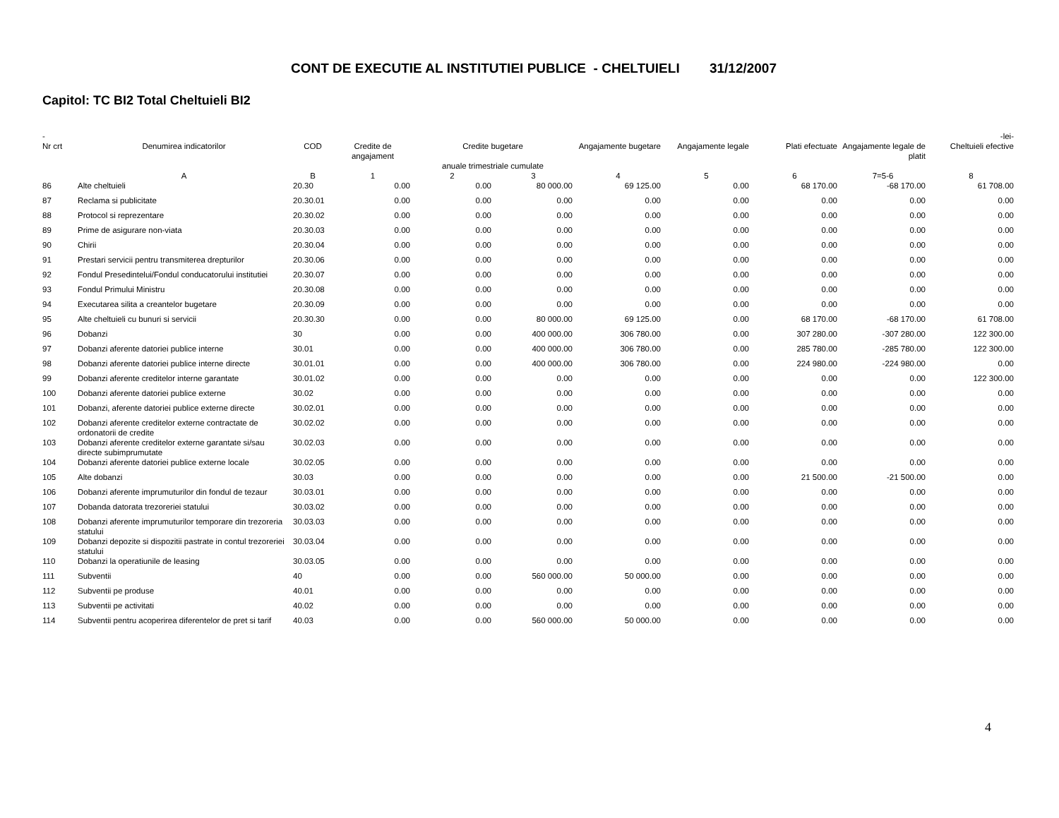CONT DE EXECUTIE AL INSTITUTIEI PUBLICE - CHELTUIELI 31/12/2007
Capitol: TC BI2 Total Cheltuieli BI2
| - | | | | | | | | | | -lei- |
| --- | --- | --- | --- | --- | --- | --- | --- | --- | --- | --- |
| Nr crt | Denumirea indicatorilor | COD | Credite de angajament | Credite bugetare anuale trimestriale cumulate | | Angajamente bugetare | Angajamente legale | Plati efectuate | Angajamente legale de platit | Cheltuieli efective |
| | A | B | 1 | 2 | 3 | 4 | 5 | 6 | 7=5-6 | 8 |
| 86 | Alte cheltuieli | 20.30 | 0.00 | 0.00 | 80 000.00 | 69 125.00 | 0.00 | 68 170.00 | -68 170.00 | 61 708.00 |
| 87 | Reclama si publicitate | 20.30.01 | 0.00 | 0.00 | 0.00 | 0.00 | 0.00 | 0.00 | 0.00 | 0.00 |
| 88 | Protocol si reprezentare | 20.30.02 | 0.00 | 0.00 | 0.00 | 0.00 | 0.00 | 0.00 | 0.00 | 0.00 |
| 89 | Prime de asigurare non-viata | 20.30.03 | 0.00 | 0.00 | 0.00 | 0.00 | 0.00 | 0.00 | 0.00 | 0.00 |
| 90 | Chirii | 20.30.04 | 0.00 | 0.00 | 0.00 | 0.00 | 0.00 | 0.00 | 0.00 | 0.00 |
| 91 | Prestari servicii pentru transmiterea drepturilor | 20.30.06 | 0.00 | 0.00 | 0.00 | 0.00 | 0.00 | 0.00 | 0.00 | 0.00 |
| 92 | Fondul Presedintelui/Fondul conducatorului institutiei | 20.30.07 | 0.00 | 0.00 | 0.00 | 0.00 | 0.00 | 0.00 | 0.00 | 0.00 |
| 93 | Fondul Primului Ministru | 20.30.08 | 0.00 | 0.00 | 0.00 | 0.00 | 0.00 | 0.00 | 0.00 | 0.00 |
| 94 | Executarea silita a creantelor bugetare | 20.30.09 | 0.00 | 0.00 | 0.00 | 0.00 | 0.00 | 0.00 | 0.00 | 0.00 |
| 95 | Alte cheltuieli cu bunuri si servicii | 20.30.30 | 0.00 | 0.00 | 80 000.00 | 69 125.00 | 0.00 | 68 170.00 | -68 170.00 | 61 708.00 |
| 96 | Dobanzi | 30 | 0.00 | 0.00 | 400 000.00 | 306 780.00 | 0.00 | 307 280.00 | -307 280.00 | 122 300.00 |
| 97 | Dobanzi aferente datoriei publice interne | 30.01 | 0.00 | 0.00 | 400 000.00 | 306 780.00 | 0.00 | 285 780.00 | -285 780.00 | 122 300.00 |
| 98 | Dobanzi aferente datoriei publice interne directe | 30.01.01 | 0.00 | 0.00 | 400 000.00 | 306 780.00 | 0.00 | 224 980.00 | -224 980.00 | 0.00 |
| 99 | Dobanzi aferente creditelor interne garantate | 30.01.02 | 0.00 | 0.00 | 0.00 | 0.00 | 0.00 | 0.00 | 0.00 | 122 300.00 |
| 100 | Dobanzi aferente datoriei publice externe | 30.02 | 0.00 | 0.00 | 0.00 | 0.00 | 0.00 | 0.00 | 0.00 | 0.00 |
| 101 | Dobanzi, aferente datoriei publice externe directe | 30.02.01 | 0.00 | 0.00 | 0.00 | 0.00 | 0.00 | 0.00 | 0.00 | 0.00 |
| 102 | Dobanzi aferente creditelor externe contractate de ordonatorii de credite | 30.02.02 | 0.00 | 0.00 | 0.00 | 0.00 | 0.00 | 0.00 | 0.00 | 0.00 |
| 103 | Dobanzi aferente creditelor externe garantate si/sau directe subimprumutate | 30.02.03 | 0.00 | 0.00 | 0.00 | 0.00 | 0.00 | 0.00 | 0.00 | 0.00 |
| 104 | Dobanzi aferente datoriei publice externe locale | 30.02.05 | 0.00 | 0.00 | 0.00 | 0.00 | 0.00 | 0.00 | 0.00 | 0.00 |
| 105 | Alte dobanzi | 30.03 | 0.00 | 0.00 | 0.00 | 0.00 | 0.00 | 21 500.00 | -21 500.00 | 0.00 |
| 106 | Dobanzi aferente imprumuturilor din fondul de tezaur | 30.03.01 | 0.00 | 0.00 | 0.00 | 0.00 | 0.00 | 0.00 | 0.00 | 0.00 |
| 107 | Dobanda datorata trezoreriei statului | 30.03.02 | 0.00 | 0.00 | 0.00 | 0.00 | 0.00 | 0.00 | 0.00 | 0.00 |
| 108 | Dobanzi aferente imprumuturilor temporare din trezoreria statului | 30.03.03 | 0.00 | 0.00 | 0.00 | 0.00 | 0.00 | 0.00 | 0.00 | 0.00 |
| 109 | Dobanzi depozite si dispozitii pastrate in contul trezoreriei statului | 30.03.04 | 0.00 | 0.00 | 0.00 | 0.00 | 0.00 | 0.00 | 0.00 | 0.00 |
| 110 | Dobanzi la operatiunile de leasing | 30.03.05 | 0.00 | 0.00 | 0.00 | 0.00 | 0.00 | 0.00 | 0.00 | 0.00 |
| 111 | Subventii | 40 | 0.00 | 0.00 | 560 000.00 | 50 000.00 | 0.00 | 0.00 | 0.00 | 0.00 |
| 112 | Subventii pe produse | 40.01 | 0.00 | 0.00 | 0.00 | 0.00 | 0.00 | 0.00 | 0.00 | 0.00 |
| 113 | Subventii pe activitati | 40.02 | 0.00 | 0.00 | 0.00 | 0.00 | 0.00 | 0.00 | 0.00 | 0.00 |
| 114 | Subventii pentru acoperirea diferentelor de pret si tarif | 40.03 | 0.00 | 0.00 | 560 000.00 | 50 000.00 | 0.00 | 0.00 | 0.00 | 0.00 |
4